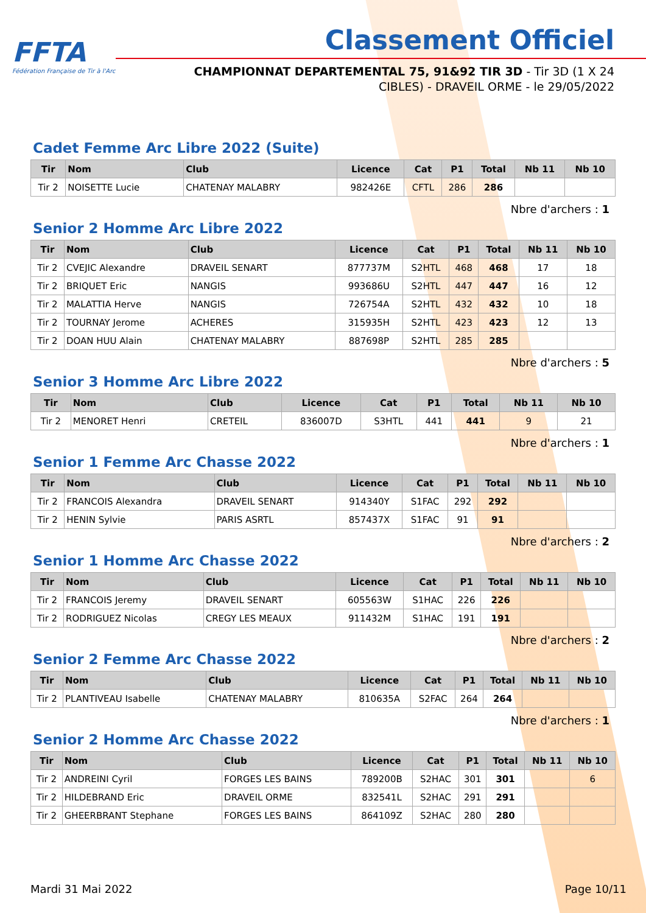FFTA
Fédération Française de Tir à l'Arc
Classement Officiel
CHAMPIONNAT DEPARTEMENTAL 75, 91&92 TIR 3D - Tir 3D (1 X 24
CIBLES) - DRAVEIL ORME - le 29/05/2022
Cadet Femme Arc Libre 2022 (Suite)
| Tir | Nom | Club | Licence | Cat | P1 | Total | Nb 11 | Nb 10 |
| --- | --- | --- | --- | --- | --- | --- | --- | --- |
| Tir 2 | NOISETTE Lucie | CHATENAY MALABRY | 982426E | CFTL | 286 | 286 | | |
Nbre d'archers : 1
Senior 2 Homme Arc Libre 2022
| Tir | Nom | Club | Licence | Cat | P1 | Total | Nb 11 | Nb 10 |
| --- | --- | --- | --- | --- | --- | --- | --- | --- |
| Tir 2 | CVEJIC Alexandre | DRAVEIL SENART | 877737M | S2HTL | 468 | 468 | 17 | 18 |
| Tir 2 | BRIQUET Eric | NANGIS | 993686U | S2HTL | 447 | 447 | 16 | 12 |
| Tir 2 | MALATTIA Herve | NANGIS | 726754A | S2HTL | 432 | 432 | 10 | 18 |
| Tir 2 | TOURNAY Jerome | ACHERES | 315935H | S2HTL | 423 | 423 | 12 | 13 |
| Tir 2 | DOAN HUU Alain | CHATENAY MALABRY | 887698P | S2HTL | 285 | 285 | | |
Nbre d'archers : 5
Senior 3 Homme Arc Libre 2022
| Tir | Nom | Club | Licence | Cat | P1 | Total | Nb 11 | Nb 10 |
| --- | --- | --- | --- | --- | --- | --- | --- | --- |
| Tir 2 | MENORET Henri | CRETEIL | 836007D | S3HTL | 441 | 441 | 9 | 21 |
Nbre d'archers : 1
Senior 1 Femme Arc Chasse 2022
| Tir | Nom | Club | Licence | Cat | P1 | Total | Nb 11 | Nb 10 |
| --- | --- | --- | --- | --- | --- | --- | --- | --- |
| Tir 2 | FRANCOIS Alexandra | DRAVEIL SENART | 914340Y | S1FAC | 292 | 292 | | |
| Tir 2 | HENIN Sylvie | PARIS ASRTL | 857437X | S1FAC | 91 | 91 | | |
Nbre d'archers : 2
Senior 1 Homme Arc Chasse 2022
| Tir | Nom | Club | Licence | Cat | P1 | Total | Nb 11 | Nb 10 |
| --- | --- | --- | --- | --- | --- | --- | --- | --- |
| Tir 2 | FRANCOIS Jeremy | DRAVEIL SENART | 605563W | S1HAC | 226 | 226 | | |
| Tir 2 | RODRIGUEZ Nicolas | CREGY LES MEAUX | 911432M | S1HAC | 191 | 191 | | |
Nbre d'archers : 2
Senior 2 Femme Arc Chasse 2022
| Tir | Nom | Club | Licence | Cat | P1 | Total | Nb 11 | Nb 10 |
| --- | --- | --- | --- | --- | --- | --- | --- | --- |
| Tir 2 | PLANTIVEAU Isabelle | CHATENAY MALABRY | 810635A | S2FAC | 264 | 264 | | |
Nbre d'archers : 1
Senior 2 Homme Arc Chasse 2022
| Tir | Nom | Club | Licence | Cat | P1 | Total | Nb 11 | Nb 10 |
| --- | --- | --- | --- | --- | --- | --- | --- | --- |
| Tir 2 | ANDREINI Cyril | FORGES LES BAINS | 789200B | S2HAC | 301 | 301 | | 6 |
| Tir 2 | HILDEBRAND Eric | DRAVEIL ORME | 832541L | S2HAC | 291 | 291 | | |
| Tir 2 | GHEERBRANT Stephane | FORGES LES BAINS | 864109Z | S2HAC | 280 | 280 | | |
Mardi 31 Mai 2022 Page 10/11